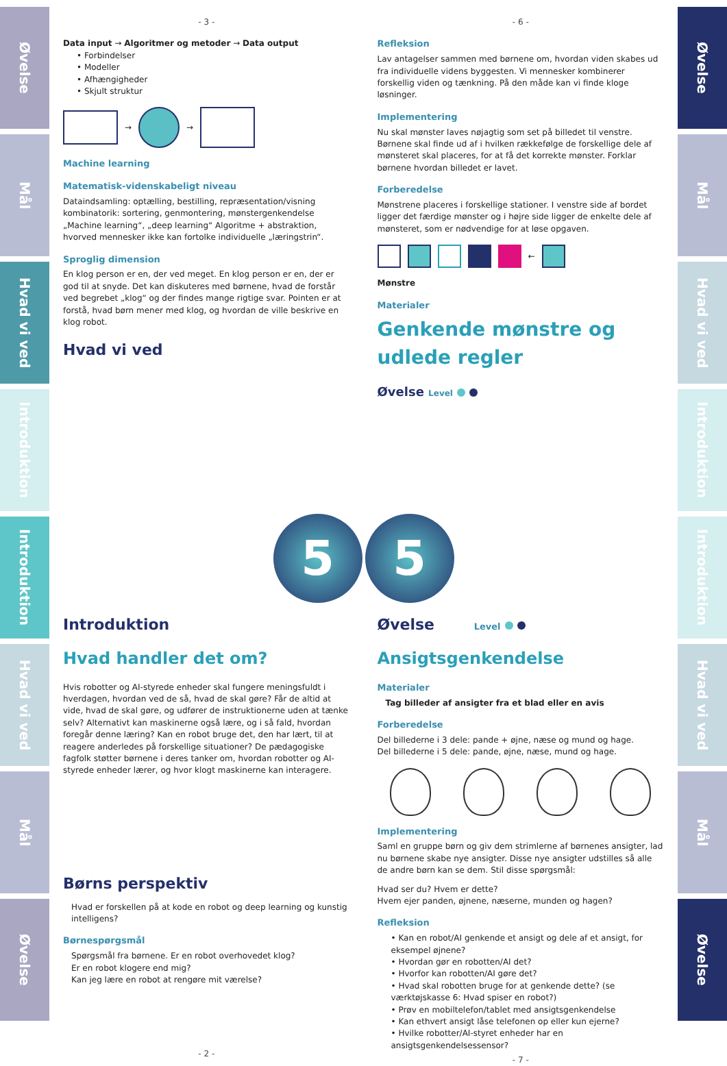Øvelse
Mål
Hvad vi ved
Introduktion
Introduktion
Hvad vi ved
Mål
Øvelse
- 3 -
Data input → Algoritmer og metoder → Data output
• Forbindelser
• Modeller
• Afhængigheder
• Skjult struktur
→
→
Machine learning
Matematisk-videnskabeligt niveau
Dataindsamling: optælling, bestilling, repræsentation/visning kombinatorik: sortering, genmontering, mønstergenkendelse „Machine learning“, „deep learning“ Algoritme + abstraktion, hvorved mennesker ikke kan fortolke individuelle „læringstrin“.
Sproglig dimension
En klog person er en, der ved meget. En klog person er en, der er god til at snyde. Det kan diskuteres med børnene, hvad de forstår ved begrebet „klog“ og der findes mange rigtige svar. Pointen er at forstå, hvad børn mener med klog, og hvordan de ville beskrive en klog robot.
Hvad vi ved
- 6 -
Refleksion
Lav antagelser sammen med børnene om, hvordan viden skabes ud fra individuelle videns byggesten. Vi mennesker kombinerer forskellig viden og tænkning. På den måde kan vi finde kloge løsninger.
Implementering
Nu skal mønster laves nøjagtig som set på billedet til venstre. Børnene skal finde ud af i hvilken rækkefølge de forskellige dele af mønsteret skal placeres, for at få det korrekte mønster. Forklar børnene hvordan billedet er lavet.
Forberedelse
Mønstrene placeres i forskellige stationer. I venstre side af bordet ligger det færdige mønster og i højre side ligger de enkelte dele af mønsteret, som er nødvendige for at løse opgaven.
←
Mønstre
Materialer
Genkende mønstre og udlede regler
Øvelse Level
5 5
Introduktion
Hvad handler det om?
Hvis robotter og AI-styrede enheder skal fungere meningsfuldt i hverdagen, hvordan ved de så, hvad de skal gøre? Får de altid at vide, hvad de skal gøre, og udfører de instruktionerne uden at tænke selv? Alternativt kan maskinerne også lære, og i så fald, hvordan foregår denne læring? Kan en robot bruge det, den har lært, til at reagere anderledes på forskellige situationer? De pædagogiske fagfolk støtter børnene i deres tanker om, hvordan robotter og AI-styrede enheder lærer, og hvor klogt maskinerne kan interagere.
Børns perspektiv
Hvad er forskellen på at kode en robot og deep learning og kunstig intelligens?
Børnespørgsmål
Spørgsmål fra børnene. Er en robot overhovedet klog?
Er en robot klogere end mig?
Kan jeg lære en robot at rengøre mit værelse?
- 2 -
Øvelse Level
Ansigtsgenkendelse
Materialer
Tag billeder af ansigter fra et blad eller en avis
Forberedelse
Del billederne i 3 dele: pande + øjne, næse og mund og hage.
Del billederne i 5 dele: pande, øjne, næse, mund og hage.
Implementering
Saml en gruppe børn og giv dem strimlerne af børnenes ansigter, lad nu børnene skabe nye ansigter. Disse nye ansigter udstilles så alle de andre børn kan se dem. Stil disse spørgsmål:
Hvad ser du? Hvem er dette?
Hvem ejer panden, øjnene, næserne, munden og hagen?
Refleksion
• Kan en robot/AI genkende et ansigt og dele af et ansigt, for eksempel øjnene?
• Hvordan gør en robotten/AI det?
• Hvorfor kan robotten/AI gøre det?
• Hvad skal robotten bruge for at genkende dette? (se værktøjskasse 6: Hvad spiser en robot?)
• Prøv en mobiltelefon/tablet med ansigtsgenkendelse
• Kan ethvert ansigt låse telefonen op eller kun ejerne?
• Hvilke robotter/AI-styret enheder har en ansigtsgenkendelsessensor?
- 7 -
Øvelse
Mål
Hvad vi ved
Introduktion
Introduktion
Hvad vi ved
Mål
Øvelse